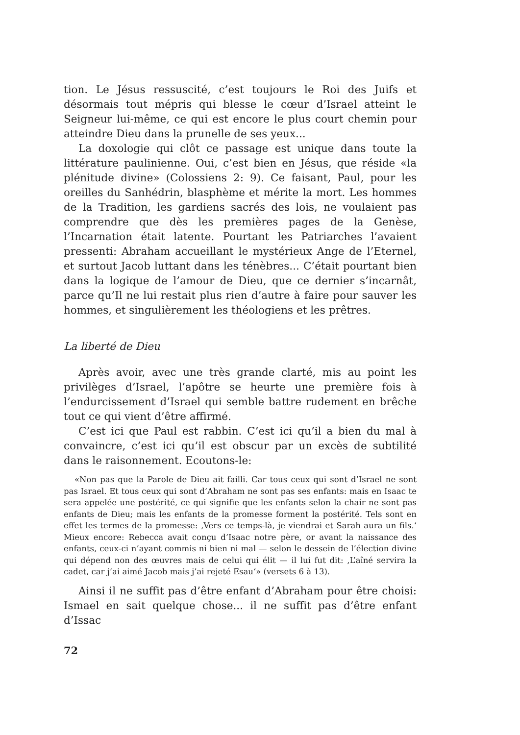tion. Le Jésus ressuscité, c’est toujours le Roi des Juifs et désormais tout mépris qui blesse le cœur d’Israel atteint le Seigneur lui-même, ce qui est encore le plus court chemin pour atteindre Dieu dans la prunelle de ses yeux...
La doxologie qui clôt ce passage est unique dans toute la littérature paulinienne. Oui, c’est bien en Jésus, que réside «la plénitude divine» (Colossiens 2: 9). Ce faisant, Paul, pour les oreilles du Sanhédrin, blasphème et mérite la mort. Les hommes de la Tradition, les gardiens sacrés des lois, ne voulaient pas comprendre que dès les premières pages de la Genèse, l’Incarnation était latente. Pourtant les Patriarches l’avaient pressenti: Abraham accueillant le mystérieux Ange de l’Eternel, et surtout Jacob luttant dans les ténèbres... C’était pourtant bien dans la logique de l’amour de Dieu, que ce dernier s’incarnât, parce qu’Il ne lui restait plus rien d’autre à faire pour sauver les hommes, et singulièrement les théologiens et les prêtres.
La liberté de Dieu
Après avoir, avec une très grande clarté, mis au point les privilèges d’Israel, l’apôtre se heurte une première fois à l’endurcissement d’Israel qui semble battre rudement en brêche tout ce qui vient d’être affirmé.
C’est ici que Paul est rabbin. C’est ici qu’il a bien du mal à convaincre, c’est ici qu’il est obscur par un excès de subtilité dans le raisonnement. Ecoutons-le:
«Non pas que la Parole de Dieu ait failli. Car tous ceux qui sont d’Israel ne sont pas Israel. Et tous ceux qui sont d’Abraham ne sont pas ses enfants: mais en Isaac te sera appelée une postérité, ce qui signifie que les enfants selon la chair ne sont pas enfants de Dieu; mais les enfants de la promesse forment la postérité. Tels sont en effet les termes de la promesse: ‚Vers ce temps-là, je viendrai et Sarah aura un fils.‘ Mieux encore: Rebecca avait conçu d’Isaac notre père, or avant la naissance des enfants, ceux-ci n’ayant commis ni bien ni mal — selon le dessein de l’élection divine qui dépend non des œuvres mais de celui qui élit — il lui fut dit: ‚L’aîné servira la cadet, car j’ai aimé Jacob mais j’ai rejeté Esau‘» (versets 6 à 13).
Ainsi il ne suffit pas d’être enfant d’Abraham pour être choisi: Ismael en sait quelque chose... il ne suffit pas d’être enfant d’Issac
72